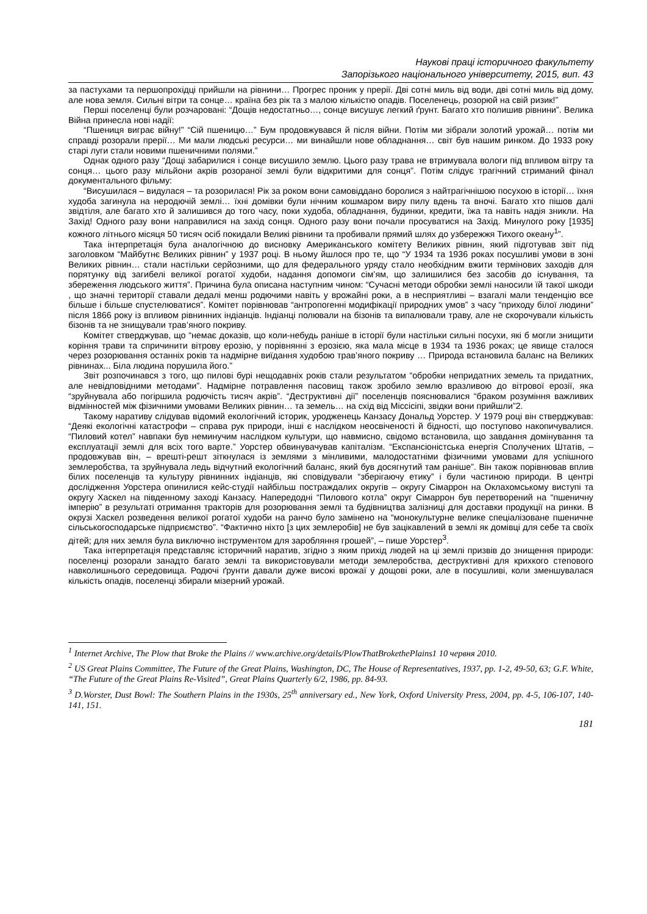Наукові праці історичного факультету
Запорізького національного університету, 2015, вип. 43
за пастухами та першопрохідці прийшли на рівнини… Прогрес проник у прерії. Дві сотні миль від води, дві сотні миль від дому, але нова земля. Сильні вітри та сонце… країна без рік та з малою кількістю опадів. Поселенець, розорюй на свій ризик!”
Перші поселенці були розчаровані: “Дощів недостатньо…, сонце висушує легкий ґрунт. Багато хто полишив рівнини”. Велика Війна принесла нові надії:
“Пшениця виграє війну!” “Сій пшеницю…” Бум продовжувався й після війни. Потім ми зібрали золотий урожай… потім ми справді розорали прерії… Ми мали людські ресурси… ми винайшли нове обладнання… світ був нашим ринком. До 1933 року старі луги стали новими пшеничними полями.”
Однак одного разу “Дощі забарилися і сонце висушило землю. Цього разу трава не втримувала вологи під впливом вітру та сонця… цього разу мільйони акрів розораної землі були відкритими для сонця”. Потім слідує трагічний стриманий фінал документального фільму:
“Висушилася – видулася – та розорилася! Рік за роком вони самовіддано боролися з найтрагічнішою посухою в історії… їхня худоба загинула на неродючій землі… їхні домівки були нічним кошмаром виру пилу вдень та вночі. Багато хто пішов далі звідтіля, але багато хто й залишився до того часу, поки худоба, обладнання, будинки, кредити, їжа та навіть надія зникли. На Захід! Одного разу вони направилися на захід сонця. Одного разу вони почали просуватися на Захід. Минулого року [1935] кожного літнього місяця 50 тисяч осіб покидали Великі рівнини та пробивали прямий шлях до узбережжя Тихого океану<sup>1</sup>”.
Така інтерпретація була аналогічною до висновку Американського комітету Великих рівнин, який підготував звіт під заголовком “Майбутнє Великих рівнин” у 1937 році. В ньому йшлося про те, що “У 1934 та 1936 роках посушливі умови в зоні Великих рівнин… стали настільки серйозними, що для федерального уряду стало необхідним вжити термінових заходів для порятунку від загибелі великої рогатої худоби, надання допомоги сім’ям, що залишилися без засобів до існування, та збереження людського життя”. Причина була описана наступним чином: “Сучасні методи обробки землі наносили їй такої шкоди , що значні території ставали дедалі менш родючими навіть у врожайні роки, а в несприятливі – взагалі мали тенденцію все більше і більше спустелюватися”. Комітет порівнював “антропогенні модифікації природних умов” з часу “приходу білої людини” після 1866 року із впливом рівнинних індіанців. Індіанці полювали на бізонів та випалювали траву, але не скорочували кількість бізонів та не знищували трав’яного покриву.
Комітет стверджував, що “немає доказів, що коли-небудь раніше в історії були настільки сильні посухи, які б могли знищити коріння трави та спричинити вітрову ерозію, у порівнянні з ерозією, яка мала місце в 1934 та 1936 роках; це явище сталося через розорювання останніх років та надмірне виїдання худобою трав’яного покриву … Природа встановила баланс на Великих рівнинах... Біла людина порушила його.”
Звіт розпочинався з того, що пилові бурі нещодавніх років стали результатом “обробки непридатних земель та придатних, але невідповідними методами”. Надмірне потравлення пасовищ також зробило землю вразливою до вітрової ерозії, яка “зруйнувала або погіршила родючість тисяч акрів”. “Деструктивні дії” поселенців пояснювалися “браком розуміння важливих відмінностей між фізичними умовами Великих рівнин… та земель… на схід від Міссісіпі, звідки вони прийшли”2.
Такому наративу слідував відомий екологічний історик, уродженець Канзасу Дональд Уорстер. У 1979 році він стверджував: “Деякі екологічні катастрофи – справа рук природи, інші є наслідком неосвіченості й бідності, що поступово накопичувалися. “Пиловий котел” навпаки був неминучим наслідком культури, що навмисно, свідомо встановила, що завдання домінування та експлуатації землі для всіх того варте.” Уорстер обвинувачував капіталізм. “Експансіоністська енергія Сполучених Штатів, – продовжував він, – врешті-решт зіткнулася із землями з мінливими, малодостатніми фізичними умовами для успішного землеробства, та зруйнувала ледь відчутний екологічний баланс, який був досягнутий там раніше”. Він також порівнював вплив білих поселенців та культуру рівнинних індіанців, які сповідували “зберігаючу етику” і були частиною природи. В центрі дослідження Уорстера опинилися кейс-студії найбільш постраждалих округів – округу Сімаррон на Оклахомському виступі та округу Хаскел на південному заході Канзасу. Напередодні “Пилового котла” округ Сімаррон був перетворений на “пшеничну імперію” в результаті отримання тракторів для розорювання землі та будівництва залізниці для доставки продукції на ринки. В окрузі Хаскел розведення великої рогатої худоби на ранчо було замінено на “монокультурне велике спеціалізоване пшеничне сільськогосподарське підприємство”. “Фактично ніхто [з цих землеробів] не був зацікавлений в землі як домівці для себе та своїх дітей; для них земля була виключно інструментом для заробляння грошей”, – пише Уорстер<sup>3</sup>.
Така інтерпретація представляє історичний наратив, згідно з яким прихід людей на ці землі призвів до знищення природи: поселенці розорали занадто багато землі та використовували методи землеробства, деструктивні для крихкого степового навколишнього середовища. Родючі ґрунти давали дуже високі врожаї у дощові роки, але в посушливі, коли зменшувалася кількість опадів, поселенці збирали мізерний урожай.
<sup>1</sup> Internet Archive, The Plow that Broke the Plains // www.archive.org/details/PlowThatBrokethePlains1 10 червня 2010.
<sup>2</sup> US Great Plains Committee, The Future of the Great Plains, Washington, DC, The House of Representatives, 1937, pp. 1-2, 49-50, 63; G.F. White, “The Future of the Great Plains Re-Visited”, Great Plains Quarterly 6/2, 1986, pp. 84-93.
<sup>3</sup> D.Worster, Dust Bowl: The Southern Plains in the 1930s, 25<sup>th</sup> anniversary ed., New York, Oxford University Press, 2004, pp. 4-5, 106-107, 140-141, 151.
181